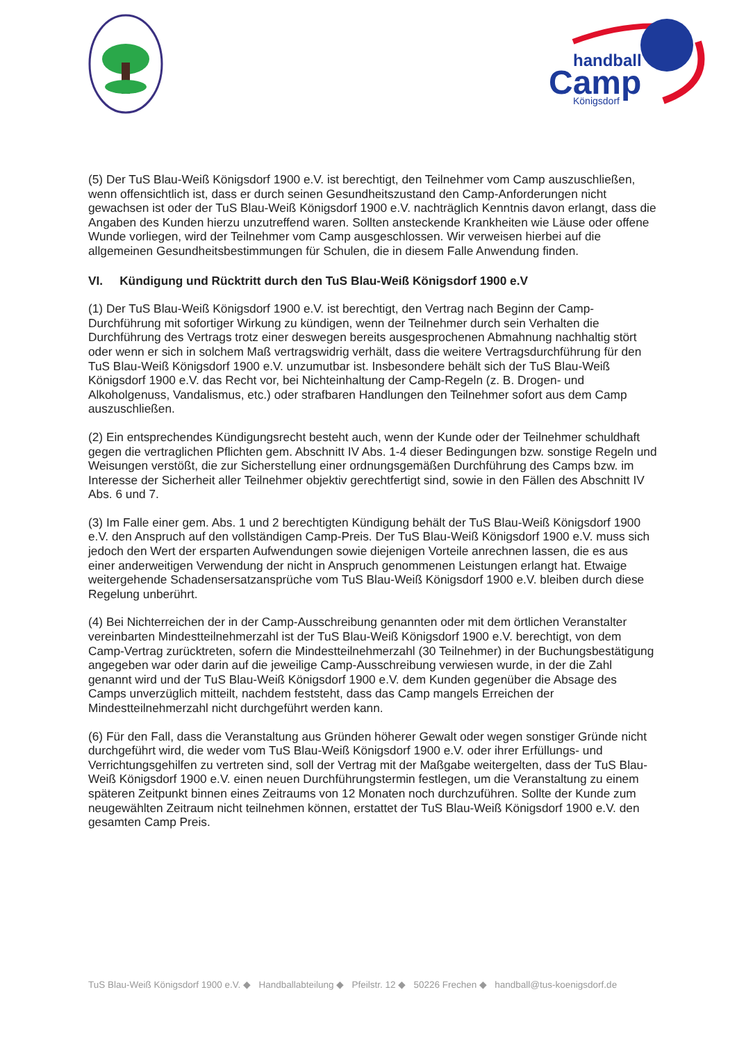handball
Camp
Königsdorf
(5) Der TuS Blau-Weiß Königsdorf 1900 e.V. ist berechtigt, den Teilnehmer vom Camp auszuschließen, wenn offensichtlich ist, dass er durch seinen Gesundheitszustand den Camp-Anforderungen nicht gewachsen ist oder der TuS Blau-Weiß Königsdorf 1900 e.V. nachträglich Kenntnis davon erlangt, dass die Angaben des Kunden hierzu unzutreffend waren. Sollten ansteckende Krankheiten wie Läuse oder offene Wunde vorliegen, wird der Teilnehmer vom Camp ausgeschlossen. Wir verweisen hierbei auf die allgemeinen Gesundheitsbestimmungen für Schulen, die in diesem Falle Anwendung finden.
VI. Kündigung und Rücktritt durch den TuS Blau-Weiß Königsdorf 1900 e.V
(1) Der TuS Blau-Weiß Königsdorf 1900 e.V. ist berechtigt, den Vertrag nach Beginn der Camp-Durchführung mit sofortiger Wirkung zu kündigen, wenn der Teilnehmer durch sein Verhalten die Durchführung des Vertrags trotz einer deswegen bereits ausgesprochenen Abmahnung nachhaltig stört oder wenn er sich in solchem Maß vertragswidrig verhält, dass die weitere Vertragsdurchführung für den TuS Blau-Weiß Königsdorf 1900 e.V. unzumutbar ist. Insbesondere behält sich der TuS Blau-Weiß Königsdorf 1900 e.V. das Recht vor, bei Nichteinhaltung der Camp-Regeln (z. B. Drogen- und Alkoholgenuss, Vandalismus, etc.) oder strafbaren Handlungen den Teilnehmer sofort aus dem Camp auszuschließen.
(2) Ein entsprechendes Kündigungsrecht besteht auch, wenn der Kunde oder der Teilnehmer schuldhaft gegen die vertraglichen Pflichten gem. Abschnitt IV Abs. 1-4 dieser Bedingungen bzw. sonstige Regeln und Weisungen verstößt, die zur Sicherstellung einer ordnungsgemäßen Durchführung des Camps bzw. im Interesse der Sicherheit aller Teilnehmer objektiv gerechtfertigt sind, sowie in den Fällen des Abschnitt IV Abs. 6 und 7.
(3) Im Falle einer gem. Abs. 1 und 2 berechtigten Kündigung behält der TuS Blau-Weiß Königsdorf 1900 e.V. den Anspruch auf den vollständigen Camp-Preis. Der TuS Blau-Weiß Königsdorf 1900 e.V. muss sich jedoch den Wert der ersparten Aufwendungen sowie diejenigen Vorteile anrechnen lassen, die es aus einer anderweitigen Verwendung der nicht in Anspruch genommenen Leistungen erlangt hat. Etwaige weitergehende Schadensersatzansprüche vom TuS Blau-Weiß Königsdorf 1900 e.V. bleiben durch diese Regelung unberührt.
(4) Bei Nichterreichen der in der Camp-Ausschreibung genannten oder mit dem örtlichen Veranstalter vereinbarten Mindestteilnehmerzahl ist der TuS Blau-Weiß Königsdorf 1900 e.V. berechtigt, von dem Camp-Vertrag zurücktreten, sofern die Mindestteilnehmerzahl (30 Teilnehmer) in der Buchungsbestätigung angegeben war oder darin auf die jeweilige Camp-Ausschreibung verwiesen wurde, in der die Zahl genannt wird und der TuS Blau-Weiß Königsdorf 1900 e.V. dem Kunden gegenüber die Absage des Camps unverzüglich mitteilt, nachdem feststeht, dass das Camp mangels Erreichen der Mindestteilnehmerzahl nicht durchgeführt werden kann.
(6) Für den Fall, dass die Veranstaltung aus Gründen höherer Gewalt oder wegen sonstiger Gründe nicht durchgeführt wird, die weder vom TuS Blau-Weiß Königsdorf 1900 e.V. oder ihrer Erfüllungs- und Verrichtungsgehilfen zu vertreten sind, soll der Vertrag mit der Maßgabe weitergelten, dass der TuS Blau-Weiß Königsdorf 1900 e.V. einen neuen Durchführungstermin festlegen, um die Veranstaltung zu einem späteren Zeitpunkt binnen eines Zeitraums von 12 Monaten noch durchzuführen. Sollte der Kunde zum neugewählten Zeitraum nicht teilnehmen können, erstattet der TuS Blau-Weiß Königsdorf 1900 e.V. den gesamten Camp Preis.
TuS Blau-Weiß Königsdorf 1900 e.V. ◆ Handballabteilung ◆ Pfeilstr. 12 ◆ 50226 Frechen ◆ handball@tus-koenigsdorf.de